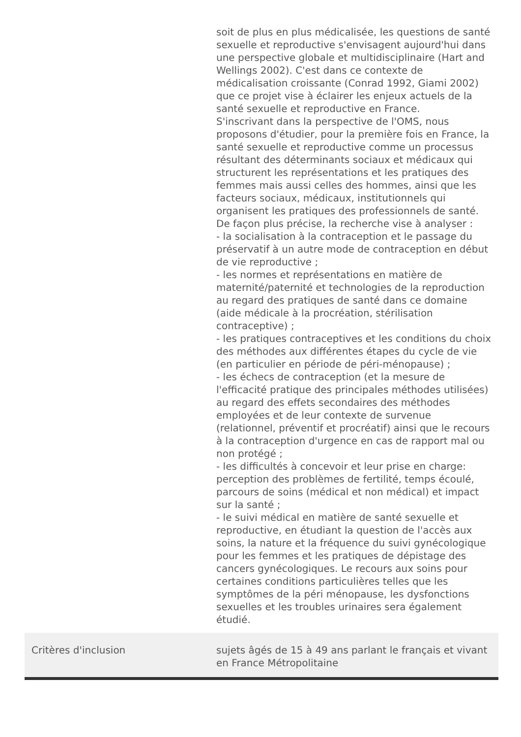| | soit de plus en plus médicalisée, les questions de santé sexuelle et reproductive s'envisagent aujourd'hui dans une perspective globale et multidisciplinaire (Hart and Wellings 2002). C'est dans ce contexte de médicalisation croissante (Conrad 1992, Giami 2002) que ce projet vise à éclairer les enjeux actuels de la santé sexuelle et reproductive en France. S'inscrivant dans la perspective de l'OMS, nous proposons d'étudier, pour la première fois en France, la santé sexuelle et reproductive comme un processus résultant des déterminants sociaux et médicaux qui structurent les représentations et les pratiques des femmes mais aussi celles des hommes, ainsi que les facteurs sociaux, médicaux, institutionnels qui organisent les pratiques des professionnels de santé. De façon plus précise, la recherche vise à analyser : - la socialisation à la contraception et le passage du préservatif à un autre mode de contraception en début de vie reproductive ; - les normes et représentations en matière de maternité/paternité et technologies de la reproduction au regard des pratiques de santé dans ce domaine (aide médicale à la procréation, stérilisation contraceptive) ; - les pratiques contraceptives et les conditions du choix des méthodes aux différentes étapes du cycle de vie (en particulier en période de péri-ménopause) ; - les échecs de contraception (et la mesure de l'efficacité pratique des principales méthodes utilisées) au regard des effets secondaires des méthodes employées et de leur contexte de survenue (relationnel, préventif et procréatif) ainsi que le recours à la contraception d'urgence en cas de rapport mal ou non protégé ; - les difficultés à concevoir et leur prise en charge: perception des problèmes de fertilité, temps écoulé, parcours de soins (médical et non médical) et impact sur la santé ; - le suivi médical en matière de santé sexuelle et reproductive, en étudiant la question de l'accès aux soins, la nature et la fréquence du suivi gynécologique pour les femmes et les pratiques de dépistage des cancers gynécologiques. Le recours aux soins pour certaines conditions particulières telles que les symptômes de la péri ménopause, les dysfonctions sexuelles et les troubles urinaires sera également étudié. |
| Critères d'inclusion | sujets âgés de 15 à 49 ans parlant le français et vivant en France Métropolitaine |